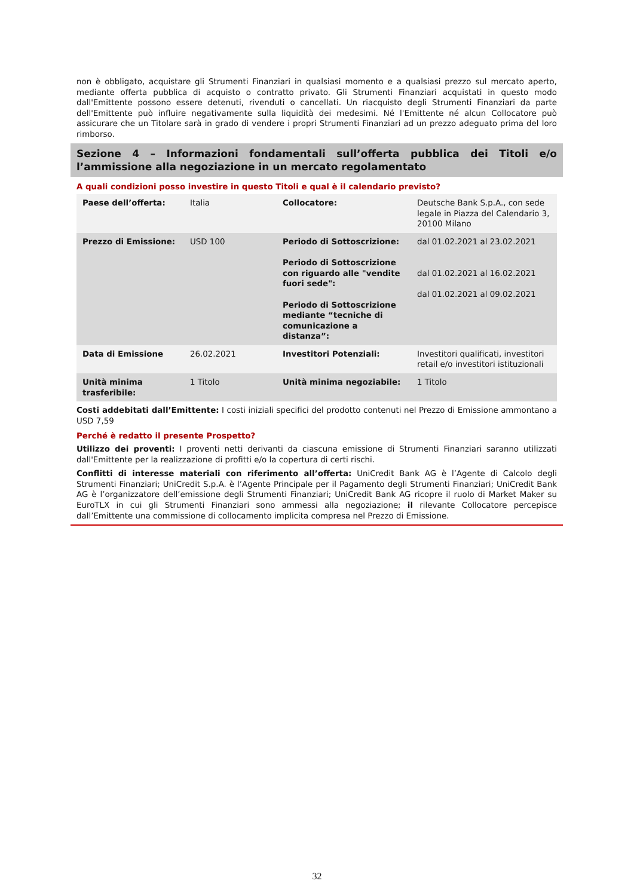non è obbligato, acquistare gli Strumenti Finanziari in qualsiasi momento e a qualsiasi prezzo sul mercato aperto, mediante offerta pubblica di acquisto o contratto privato. Gli Strumenti Finanziari acquistati in questo modo dall'Emittente possono essere detenuti, rivenduti o cancellati. Un riacquisto degli Strumenti Finanziari da parte dell'Emittente può influire negativamente sulla liquidità dei medesimi. Né l'Emittente né alcun Collocatore può assicurare che un Titolare sarà in grado di vendere i propri Strumenti Finanziari ad un prezzo adeguato prima del loro rimborso.
Sezione 4 – Informazioni fondamentali sull’offerta pubblica dei Titoli e/o l’ammissione alla negoziazione in un mercato regolamentato
A quali condizioni posso investire in questo Titoli e qual è il calendario previsto?
| Paese dell’offerta: | Italia | Collocatore: | Deutsche Bank S.p.A., con sede legale in Piazza del Calendario 3, 20100 Milano |
| Prezzo di Emissione: | USD 100 | Periodo di Sottoscrizione: Periodo di Sottoscrizione con riguardo alle "vendite fuori sede": Periodo di Sottoscrizione mediante “tecniche di comunicazione a distanza”: | dal 01.02.2021 al 23.02.2021 dal 01.02.2021 al 16.02.2021 dal 01.02.2021 al 09.02.2021 |
| Data di Emissione | 26.02.2021 | Investitori Potenziali: | Investitori qualificati, investitori retail e/o investitori istituzionali |
| Unità minima trasferibile: | 1 Titolo | Unità minima negoziabile: | 1 Titolo |
Costi addebitati dall’Emittente: I costi iniziali specifici del prodotto contenuti nel Prezzo di Emissione ammontano a USD 7,59
Perché è redatto il presente Prospetto?
Utilizzo dei proventi: I proventi netti derivanti da ciascuna emissione di Strumenti Finanziari saranno utilizzati dall'Emittente per la realizzazione di profitti e/o la copertura di certi rischi.
Conflitti di interesse materiali con riferimento all’offerta: UniCredit Bank AG è l’Agente di Calcolo degli Strumenti Finanziari; UniCredit S.p.A. è l’Agente Principale per il Pagamento degli Strumenti Finanziari; UniCredit Bank AG è l’organizzatore dell’emissione degli Strumenti Finanziari; UniCredit Bank AG ricopre il ruolo di Market Maker su EuroTLX in cui gli Strumenti Finanziari sono ammessi alla negoziazione; il rilevante Collocatore percepisce dall’Emittente una commissione di collocamento implicita compresa nel Prezzo di Emissione.
32